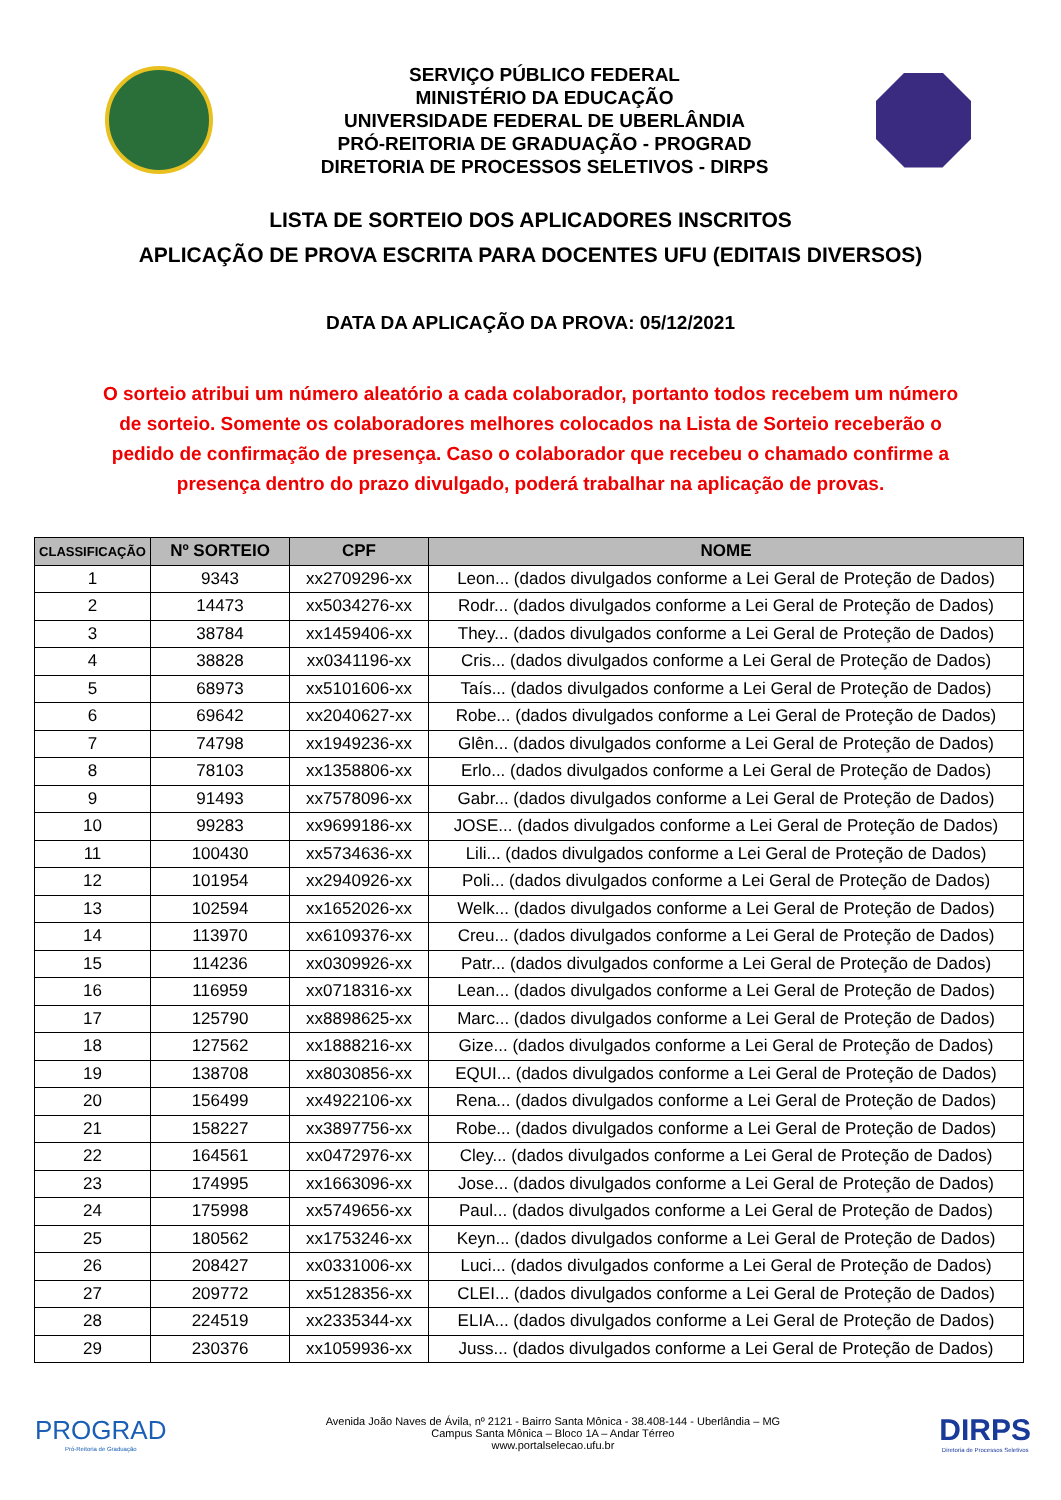SERVIÇO PÚBLICO FEDERAL
MINISTÉRIO DA EDUCAÇÃO
UNIVERSIDADE FEDERAL DE UBERLÂNDIA
PRÓ-REITORIA DE GRADUAÇÃO - PROGRAD
DIRETORIA DE PROCESSOS SELETIVOS - DIRPS
LISTA DE SORTEIO DOS APLICADORES INSCRITOS
APLICAÇÃO DE PROVA ESCRITA PARA DOCENTES UFU (EDITAIS DIVERSOS)
DATA DA APLICAÇÃO DA PROVA: 05/12/2021
O sorteio atribui um número aleatório a cada colaborador, portanto todos recebem um número de sorteio. Somente os colaboradores melhores colocados na Lista de Sorteio receberão o pedido de confirmação de presença. Caso o colaborador que recebeu o chamado confirme a presença dentro do prazo divulgado, poderá trabalhar na aplicação de provas.
| CLASSIFICAÇÃO | Nº SORTEIO | CPF | NOME |
| --- | --- | --- | --- |
| 1 | 9343 | xx2709296-xx | Leon... (dados divulgados conforme a Lei Geral de Proteção de Dados) |
| 2 | 14473 | xx5034276-xx | Rodr... (dados divulgados conforme a Lei Geral de Proteção de Dados) |
| 3 | 38784 | xx1459406-xx | They... (dados divulgados conforme a Lei Geral de Proteção de Dados) |
| 4 | 38828 | xx0341196-xx | Cris... (dados divulgados conforme a Lei Geral de Proteção de Dados) |
| 5 | 68973 | xx5101606-xx | Taís... (dados divulgados conforme a Lei Geral de Proteção de Dados) |
| 6 | 69642 | xx2040627-xx | Robe... (dados divulgados conforme a Lei Geral de Proteção de Dados) |
| 7 | 74798 | xx1949236-xx | Glên... (dados divulgados conforme a Lei Geral de Proteção de Dados) |
| 8 | 78103 | xx1358806-xx | Erlo... (dados divulgados conforme a Lei Geral de Proteção de Dados) |
| 9 | 91493 | xx7578096-xx | Gabr... (dados divulgados conforme a Lei Geral de Proteção de Dados) |
| 10 | 99283 | xx9699186-xx | JOSE... (dados divulgados conforme a Lei Geral de Proteção de Dados) |
| 11 | 100430 | xx5734636-xx | Lili... (dados divulgados conforme a Lei Geral de Proteção de Dados) |
| 12 | 101954 | xx2940926-xx | Poli... (dados divulgados conforme a Lei Geral de Proteção de Dados) |
| 13 | 102594 | xx1652026-xx | Welk... (dados divulgados conforme a Lei Geral de Proteção de Dados) |
| 14 | 113970 | xx6109376-xx | Creu... (dados divulgados conforme a Lei Geral de Proteção de Dados) |
| 15 | 114236 | xx0309926-xx | Patr... (dados divulgados conforme a Lei Geral de Proteção de Dados) |
| 16 | 116959 | xx0718316-xx | Lean... (dados divulgados conforme a Lei Geral de Proteção de Dados) |
| 17 | 125790 | xx8898625-xx | Marc... (dados divulgados conforme a Lei Geral de Proteção de Dados) |
| 18 | 127562 | xx1888216-xx | Gize... (dados divulgados conforme a Lei Geral de Proteção de Dados) |
| 19 | 138708 | xx8030856-xx | EQUI... (dados divulgados conforme a Lei Geral de Proteção de Dados) |
| 20 | 156499 | xx4922106-xx | Rena... (dados divulgados conforme a Lei Geral de Proteção de Dados) |
| 21 | 158227 | xx3897756-xx | Robe... (dados divulgados conforme a Lei Geral de Proteção de Dados) |
| 22 | 164561 | xx0472976-xx | Cley... (dados divulgados conforme a Lei Geral de Proteção de Dados) |
| 23 | 174995 | xx1663096-xx | Jose... (dados divulgados conforme a Lei Geral de Proteção de Dados) |
| 24 | 175998 | xx5749656-xx | Paul... (dados divulgados conforme a Lei Geral de Proteção de Dados) |
| 25 | 180562 | xx1753246-xx | Keyn... (dados divulgados conforme a Lei Geral de Proteção de Dados) |
| 26 | 208427 | xx0331006-xx | Luci... (dados divulgados conforme a Lei Geral de Proteção de Dados) |
| 27 | 209772 | xx5128356-xx | CLEI... (dados divulgados conforme a Lei Geral de Proteção de Dados) |
| 28 | 224519 | xx2335344-xx | ELIA... (dados divulgados conforme a Lei Geral de Proteção de Dados) |
| 29 | 230376 | xx1059936-xx | Juss... (dados divulgados conforme a Lei Geral de Proteção de Dados) |
PROGRAD
Pró-Reitoria de Graduação
Avenida João Naves de Ávila, nº 2121 - Bairro Santa Mônica - 38.408-144 - Uberlândia – MG
Campus Santa Mônica – Bloco 1A – Andar Térreo
www.portalselecao.ufu.br
DIRPS
Diretoria de Processos Seletivos